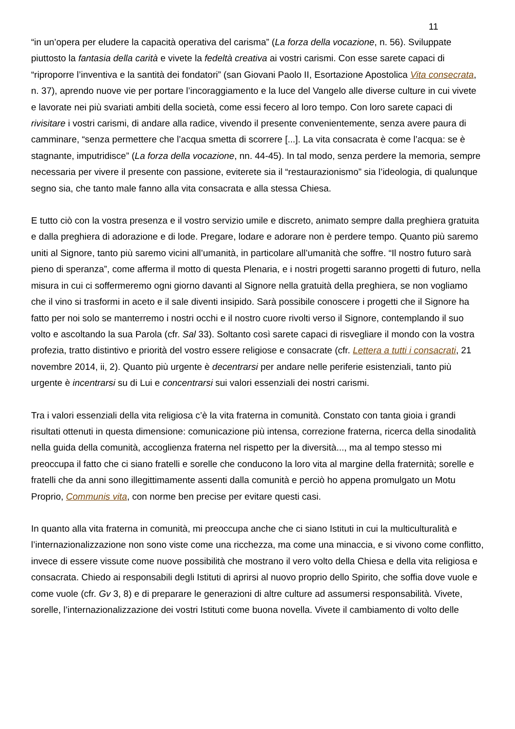11
“in un’opera per eludere la capacità operativa del carisma” (La forza della vocazione, n. 56). Sviluppate piuttosto la fantasia della carità e vivete la fedeltà creativa ai vostri carismi. Con esse sarete capaci di “riproporre l’inventiva e la santità dei fondatori” (san Giovani Paolo II, Esortazione Apostolica Vita consecrata, n. 37), aprendo nuove vie per portare l’incoraggiamento e la luce del Vangelo alle diverse culture in cui vivete e lavorate nei più svariati ambiti della società, come essi fecero al loro tempo. Con loro sarete capaci di rivisitare i vostri carismi, di andare alla radice, vivendo il presente convenientemente, senza avere paura di camminare, “senza permettere che l’acqua smetta di scorrere [...]. La vita consacrata è come l’acqua: se è stagnante, imputridisce” (La forza della vocazione, nn. 44-45). In tal modo, senza perdere la memoria, sempre necessaria per vivere il presente con passione, eviterete sia il “restaurazionismo” sia l’ideologia, di qualunque segno sia, che tanto male fanno alla vita consacrata e alla stessa Chiesa.
E tutto ciò con la vostra presenza e il vostro servizio umile e discreto, animato sempre dalla preghiera gratuita e dalla preghiera di adorazione e di lode. Pregare, lodare e adorare non è perdere tempo. Quanto più saremo uniti al Signore, tanto più saremo vicini all’umanità, in particolare all’umanità che soffre. “Il nostro futuro sarà pieno di speranza”, come afferma il motto di questa Plenaria, e i nostri progetti saranno progetti di futuro, nella misura in cui ci soffermeremo ogni giorno davanti al Signore nella gratuità della preghiera, se non vogliamo che il vino si trasformi in aceto e il sale diventi insipido. Sarà possibile conoscere i progetti che il Signore ha fatto per noi solo se manterremo i nostri occhi e il nostro cuore rivolti verso il Signore, contemplando il suo volto e ascoltando la sua Parola (cfr. Sal 33). Soltanto così sarete capaci di risvegliare il mondo con la vostra profezia, tratto distintivo e priorità del vostro essere religiose e consacrate (cfr. Lettera a tutti i consacrati, 21 novembre 2014, ii, 2). Quanto più urgente è decentrarsi per andare nelle periferie esistenziali, tanto più urgente è incentrarsi su di Lui e concentrarsi sui valori essenziali dei nostri carismi.
Tra i valori essenziali della vita religiosa c’è la vita fraterna in comunità. Constato con tanta gioia i grandi risultati ottenuti in questa dimensione: comunicazione più intensa, correzione fraterna, ricerca della sinodalità nella guida della comunità, accoglienza fraterna nel rispetto per la diversità..., ma al tempo stesso mi preoccupa il fatto che ci siano fratelli e sorelle che conducono la loro vita al margine della fraternità; sorelle e fratelli che da anni sono illegittimamente assenti dalla comunità e perciò ho appena promulgato un Motu Proprio, Communis vita, con norme ben precise per evitare questi casi.
In quanto alla vita fraterna in comunità, mi preoccupa anche che ci siano Istituti in cui la multiculturalità e l’internazionalizzazione non sono viste come una ricchezza, ma come una minaccia, e si vivono come conflitto, invece di essere vissute come nuove possibilità che mostrano il vero volto della Chiesa e della vita religiosa e consacrata. Chiedo ai responsabili degli Istituti di aprirsi al nuovo proprio dello Spirito, che soffia dove vuole e come vuole (cfr. Gv 3, 8) e di preparare le generazioni di altre culture ad assumersi responsabilità. Vivete, sorelle, l’internazionalizzazione dei vostri Istituti come buona novella. Vivete il cambiamento di volto delle